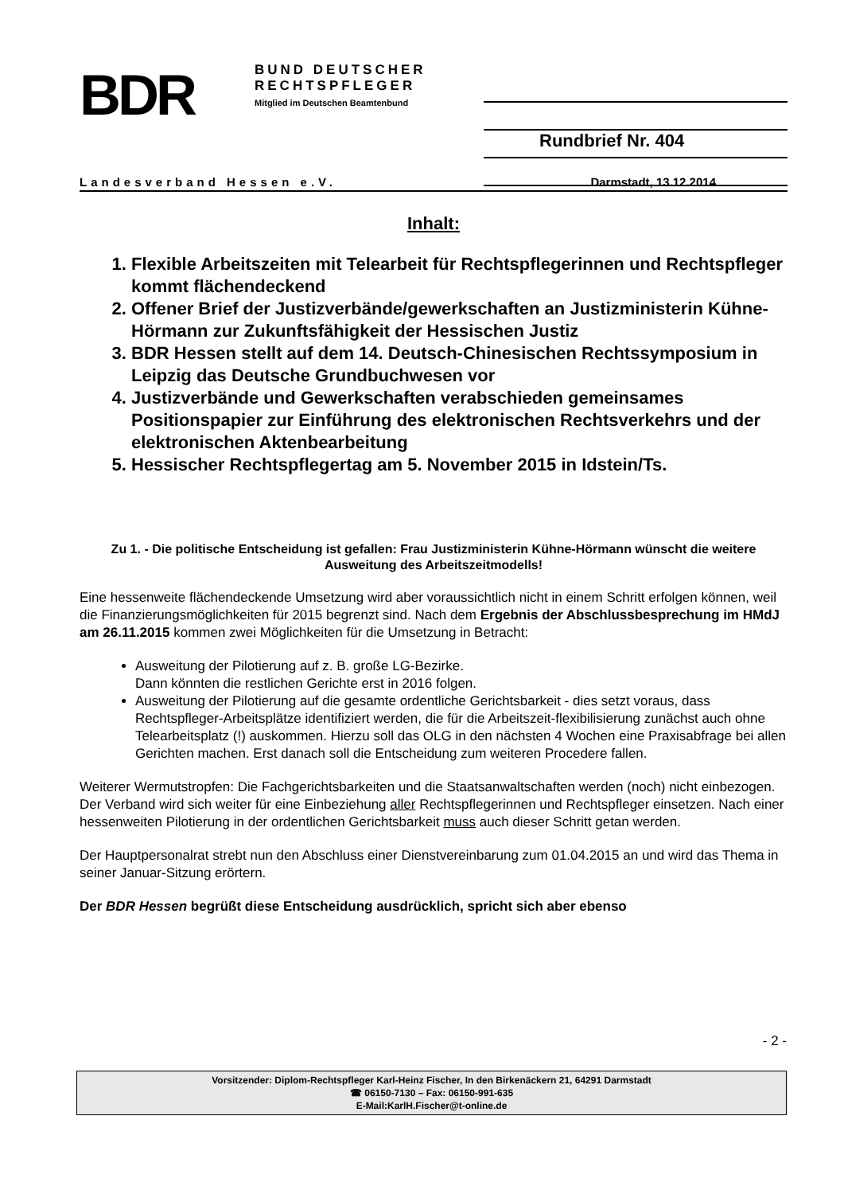BDR
BUND DEUTSCHER
RECHTSPFLEGER
Mitglied im Deutschen Beamtenbund
Rundbrief Nr. 404
Landesverband Hessen e.V. Darmstadt, 13.12.2014
Inhalt:
1. Flexible Arbeitszeiten mit Telearbeit für Rechtspflegerinnen und Rechtspfleger kommt flächendeckend
2. Offener Brief der Justizverbände/gewerkschaften an Justizministerin Kühne-Hörmann zur Zukunftsfähigkeit der Hessischen Justiz
3. BDR Hessen stellt auf dem 14. Deutsch-Chinesischen Rechtssymposium in Leipzig das Deutsche Grundbuchwesen vor
4. Justizverbände und Gewerkschaften verabschieden gemeinsames Positionspapier zur Einführung des elektronischen Rechtsverkehrs und der elektronischen Aktenbearbeitung
5. Hessischer Rechtspflegertag am 5. November 2015 in Idstein/Ts.
Zu 1. - Die politische Entscheidung ist gefallen: Frau Justizministerin Kühne-Hörmann wünscht die weitere Ausweitung des Arbeitszeitmodells!
Eine hessenweite flächendeckende Umsetzung wird aber voraussichtlich nicht in einem Schritt erfolgen können, weil die Finanzierungsmöglichkeiten für 2015 begrenzt sind. Nach dem Ergebnis der Abschlussbesprechung im HMdJ am 26.11.2015 kommen zwei Möglichkeiten für die Umsetzung in Betracht:
Ausweitung der Pilotierung auf z. B. große LG-Bezirke.
Dann könnten die restlichen Gerichte erst in 2016 folgen.
Ausweitung der Pilotierung auf die gesamte ordentliche Gerichtsbarkeit - dies setzt voraus, dass Rechtspfleger-Arbeitsplätze identifiziert werden, die für die Arbeitszeit-flexibilisierung zunächst auch ohne Telearbeitsplatz (!) auskommen. Hierzu soll das OLG in den nächsten 4 Wochen eine Praxisabfrage bei allen Gerichten machen. Erst danach soll die Entscheidung zum weiteren Procedere fallen.
Weiterer Wermutstropfen: Die Fachgerichtsbarkeiten und die Staatsanwaltschaften werden (noch) nicht einbezogen. Der Verband wird sich weiter für eine Einbeziehung aller Rechtspflegerinnen und Rechtspfleger einsetzen. Nach einer hessenweiten Pilotierung in der ordentlichen Gerichtsbarkeit muss auch dieser Schritt getan werden.
Der Hauptpersonalrat strebt nun den Abschluss einer Dienstvereinbarung zum 01.04.2015 an und wird das Thema in seiner Januar-Sitzung erörtern.
Der BDR Hessen begrüßt diese Entscheidung ausdrücklich, spricht sich aber ebenso
- 2 -
Vorsitzender: Diplom-Rechtspfleger Karl-Heinz Fischer, In den Birkenäckern 21, 64291 Darmstadt
☎ 06150-7130 – Fax: 06150-991-635
E-Mail:KarlH.Fischer@t-online.de